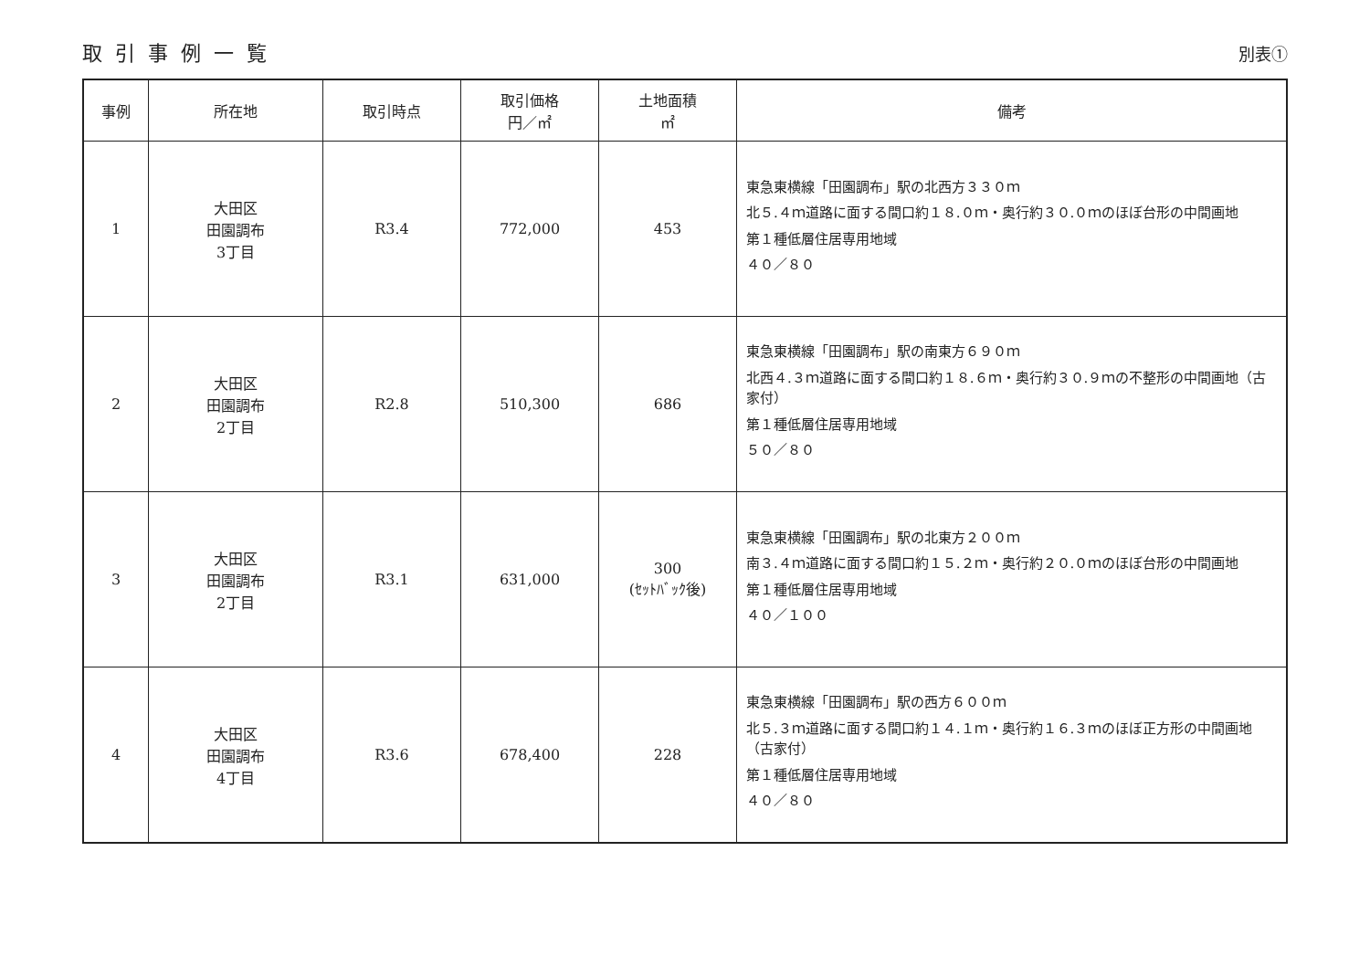取引事例一覧
別表①
| 事例 | 所在地 | 取引時点 | 取引価格 円／㎡ | 土地面積 ㎡ | 備考 |
| --- | --- | --- | --- | --- | --- |
| 1 | 大田区 田園調布 3丁目 | R3.4 | 772,000 | 453 | 東急東横線「田園調布」駅の北西方３３０ｍ 北５.４ｍ道路に面する間口約１８.０ｍ・奥行約３０.０ｍのほぼ台形の中間画地 第１種低層住居専用地域 ４０／８０ |
| 2 | 大田区 田園調布 2丁目 | R2.8 | 510,300 | 686 | 東急東横線「田園調布」駅の南東方６９０ｍ 北西４.３ｍ道路に面する間口約１８.６ｍ・奥行約３０.９ｍの不整形の中間画地（古家付） 第１種低層住居専用地域 ５０／８０ |
| 3 | 大田区 田園調布 2丁目 | R3.1 | 631,000 | 300 (ｾｯﾄﾊﾞｯｸ後) | 東急東横線「田園調布」駅の北東方２００ｍ 南３.４ｍ道路に面する間口約１５.２ｍ・奥行約２０.０ｍのほぼ台形の中間画地 第１種低層住居専用地域 ４０／１００ |
| 4 | 大田区 田園調布 4丁目 | R3.6 | 678,400 | 228 | 東急東横線「田園調布」駅の西方６００ｍ 北５.３ｍ道路に面する間口約１４.１ｍ・奥行約１６.３ｍのほぼ正方形の中間画地（古家付） 第１種低層住居専用地域 ４０／８０ |